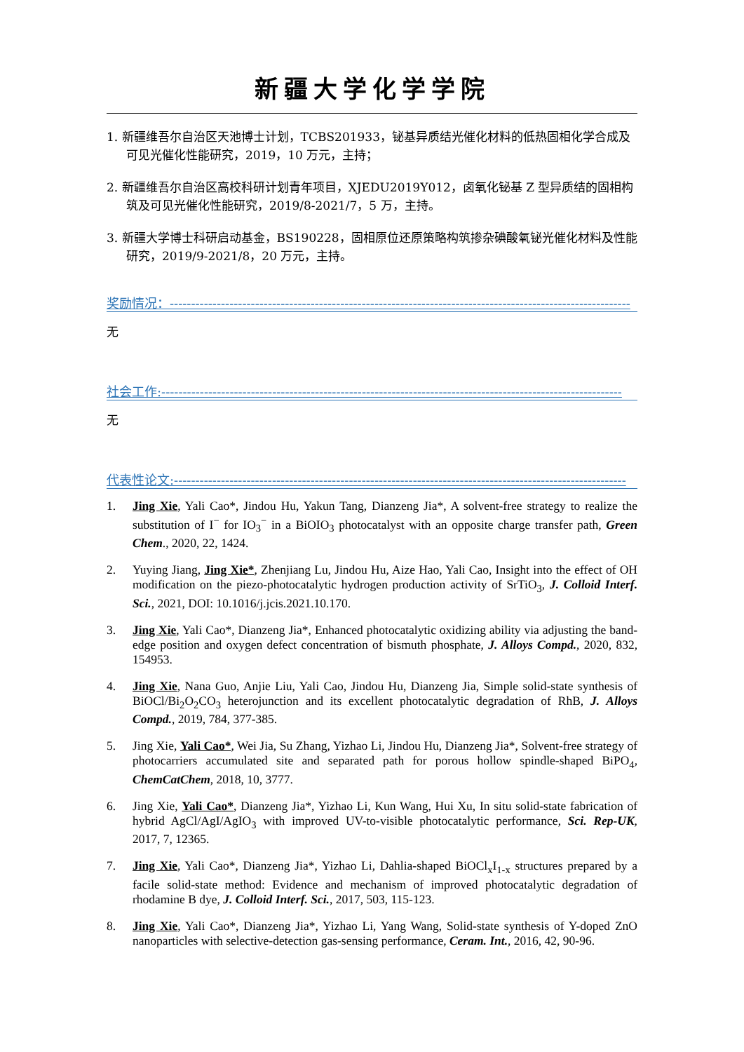新疆大学化学学院
1. 新疆维吾尔自治区天池博士计划，TCBS201933，铋基异质结光催化材料的低热固相化学合成及可见光催化性能研究，2019，10 万元，主持；
2. 新疆维吾尔自治区高校科研计划青年项目，XJEDU2019Y012，卤氧化铋基 Z 型异质结的固相构筑及可见光催化性能研究，2019/8-2021/7，5 万，主持。
3. 新疆大学博士科研启动基金，BS190228，固相原位还原策略构筑掺杂碘酸氧铋光催化材料及性能研究，2019/9-2021/8，20 万元，主持。
奖励情况：------------------------------------------------------------------------------------------------------------
无
社会工作:------------------------------------------------------------------------------------------------------------
无
代表性论文:----------------------------------------------------------------------------------------------------------
1. Jing Xie, Yali Cao*, Jindou Hu, Yakun Tang, Dianzeng Jia*, A solvent-free strategy to realize the substitution of I<sup>−</sup> for IO<sub>3</sub><sup>−</sup> in a BiOIO<sub>3</sub> photocatalyst with an opposite charge transfer path, Green Chem., 2020, 22, 1424.
2. Yuying Jiang, Jing Xie*, Zhenjiang Lu, Jindou Hu, Aize Hao, Yali Cao, Insight into the effect of OH modification on the piezo-photocatalytic hydrogen production activity of SrTiO<sub>3</sub>, J. Colloid Interf. Sci., 2021, DOI: 10.1016/j.jcis.2021.10.170.
3. Jing Xie, Yali Cao*, Dianzeng Jia*, Enhanced photocatalytic oxidizing ability via adjusting the band-edge position and oxygen defect concentration of bismuth phosphate, J. Alloys Compd., 2020, 832, 154953.
4. Jing Xie, Nana Guo, Anjie Liu, Yali Cao, Jindou Hu, Dianzeng Jia, Simple solid-state synthesis of BiOCl/Bi<sub>2</sub>O<sub>2</sub>CO<sub>3</sub> heterojunction and its excellent photocatalytic degradation of RhB, J. Alloys Compd., 2019, 784, 377-385.
5. Jing Xie, Yali Cao*, Wei Jia, Su Zhang, Yizhao Li, Jindou Hu, Dianzeng Jia*, Solvent-free strategy of photocarriers accumulated site and separated path for porous hollow spindle-shaped BiPO<sub>4</sub>, ChemCatChem, 2018, 10, 3777.
6. Jing Xie, Yali Cao*, Dianzeng Jia*, Yizhao Li, Kun Wang, Hui Xu, In situ solid-state fabrication of hybrid AgCl/AgI/AgIO<sub>3</sub> with improved UV-to-visible photocatalytic performance, Sci. Rep-UK, 2017, 7, 12365.
7. Jing Xie, Yali Cao*, Dianzeng Jia*, Yizhao Li, Dahlia-shaped BiOCl<sub>x</sub>I<sub>1-x</sub> structures prepared by a facile solid-state method: Evidence and mechanism of improved photocatalytic degradation of rhodamine B dye, J. Colloid Interf. Sci., 2017, 503, 115-123.
8. Jing Xie, Yali Cao*, Dianzeng Jia*, Yizhao Li, Yang Wang, Solid-state synthesis of Y-doped ZnO nanoparticles with selective-detection gas-sensing performance, Ceram. Int., 2016, 42, 90-96.